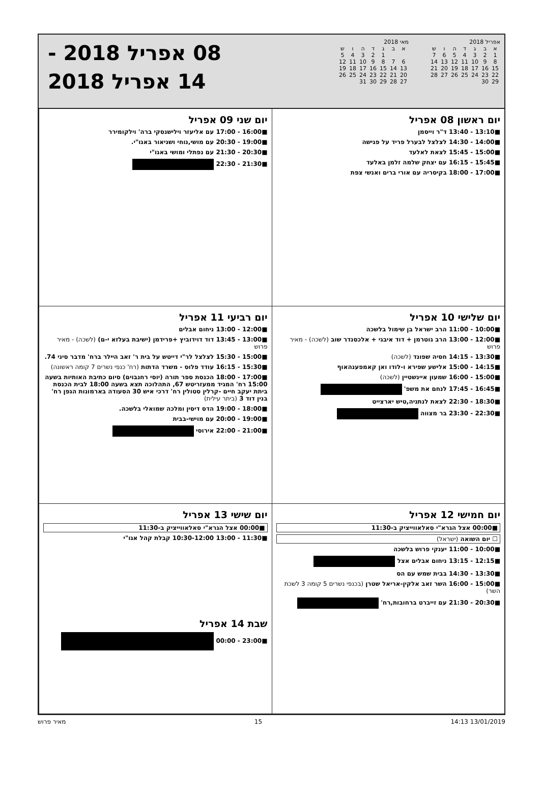אפריל 2018
| א | ב | ג | ד | ה | ו | ש |
| --- | --- | --- | --- | --- | --- | --- |
| 1 | 2 | 3 | 4 | 5 | 6 | 7 |
| 8 | 9 | 10 | 11 | 12 | 13 | 14 |
| 15 | 16 | 17 | 18 | 19 | 20 | 21 |
| 22 | 23 | 24 | 25 | 26 | 27 | 28 |
| 29 | 30 | | | | | |
מאי 2018
| א | ב | ג | ד | ה | ו | ש |
| --- | --- | --- | --- | --- | --- | --- |
| | | 1 | 2 | 3 | 4 | 5 |
| 6 | 7 | 8 | 9 | 10 | 11 | 12 |
| 13 | 14 | 15 | 16 | 17 | 18 | 19 |
| 20 | 21 | 22 | 23 | 24 | 25 | 26 |
| 27 | 28 | 29 | 30 | 31 | | |
08 אפריל 2018 -
14 אפריל 2018
יום ראשון 08 אפריל
■13:10 - 13:40 ד"ר וייסמן
■14:00 - 14:30 לצלצל לבערל פריד על פגישה
■15:00 - 15:45 לצאת לאלעד
■15:45 - 16:15 עם יצחק שלמה זלמן באלעד
■17:00 - 18:00 בקיסריה עם אורי ברים ואנשי צפת
יום שני 09 אפריל
■16:00 - 17:00 עם אליעזר וילישנסקי ברה' וילקומירר
■19:00 - 20:30 עם מושי,נוחי ושניאור באגו"י.
■20:30 - 21:30 עם נפתלי ומושי באגו"י
■21:30 - 22:30
יום שלישי 10 אפריל
■10:00 - 11:00 הרב ישראל בן שימול בלשכה
■12:00 - 13:00 הרב גוטרמן + דוד איבגי + אלכסנדר שוב (לשכה) - מאיר פרוש
■13:30 - 14:15 חסיה שפונד (לשכה)
■14:15 - 15:00 אלישע שפירא ו-לודו ואן קאמפענהאוף
■15:00 - 16:00 שמעון איינשטיין (לשכה)
■16:45 - 17:45 לנחם את משפ'
■18:30 - 22:30 לצאת לנתניה,טיש יארצייט
■22:30 - 23:30 בר מצווה
יום רביעי 11 אפריל
■12:00 - 13:00 ניחום אבלים
■13:00 - 13:45 דוד דוידוביץ +פרידמן (ישיבת בעלזא י-ם) (לשכה) - מאיר פרוש
■15:00 - 15:30 לצלצל לר"י דייטש על בית ר' זאב הײלר ברח' מדבר סיני 74.
■15:30 - 16:15 עודד פלוס - משרד הדתות (רח' כנפי נשרים 7 קומה ראשונה)
■17:00 - 18:00 הכנסת ספר תורה (יוסי רחנבוים) סיום כתיבת האותיות בשעה 15:00 רח' המגיד ממעזריטש 67, התהלוכה תצא בשעה 18:00 לבית הכנסת ביתת יעקב חיים -קרלין סטולין רח' דרכי איש 30 הסעודה בארמונות הגפן רח' בנין דוד 3 (ביתר עילית)
■18:00 - 19:00 הדס דיסין ומלכה שמואלי בלשכה.
■19:00 - 20:00 עם מוישי-בבית
■21:00 - 22:00 אירוסי
יום חמישי 12 אפריל
■00:00 אצל הגרא"י סאלאווייציק ב-11:30
☐ יום השואה (ישראל)
■10:00 - 11:00 יענקי פרוש בלשכה
■12:15 - 13:15 ניחום אבלים אצל
■13:30 - 14:30 בבית שמש עם הס
■15:00 - 16:00 השר זאב אלקין-אריאל שטרן (בכנפי נשרים 5 קומה 3 לשכת השר)
■20:30 - 21:30 עם זייברט ברחובות,רח'
יום שישי 13 אפריל
■00:00 אצל הגרא"י סאלאווייציק ב-11:30
■11:30 - 13:00 10:30-12:00 קבלת קהל אגו"י
שבת 14 אפריל
■23:00 - 00:00
13/01/2019 14:13 15 מאיר פרוש